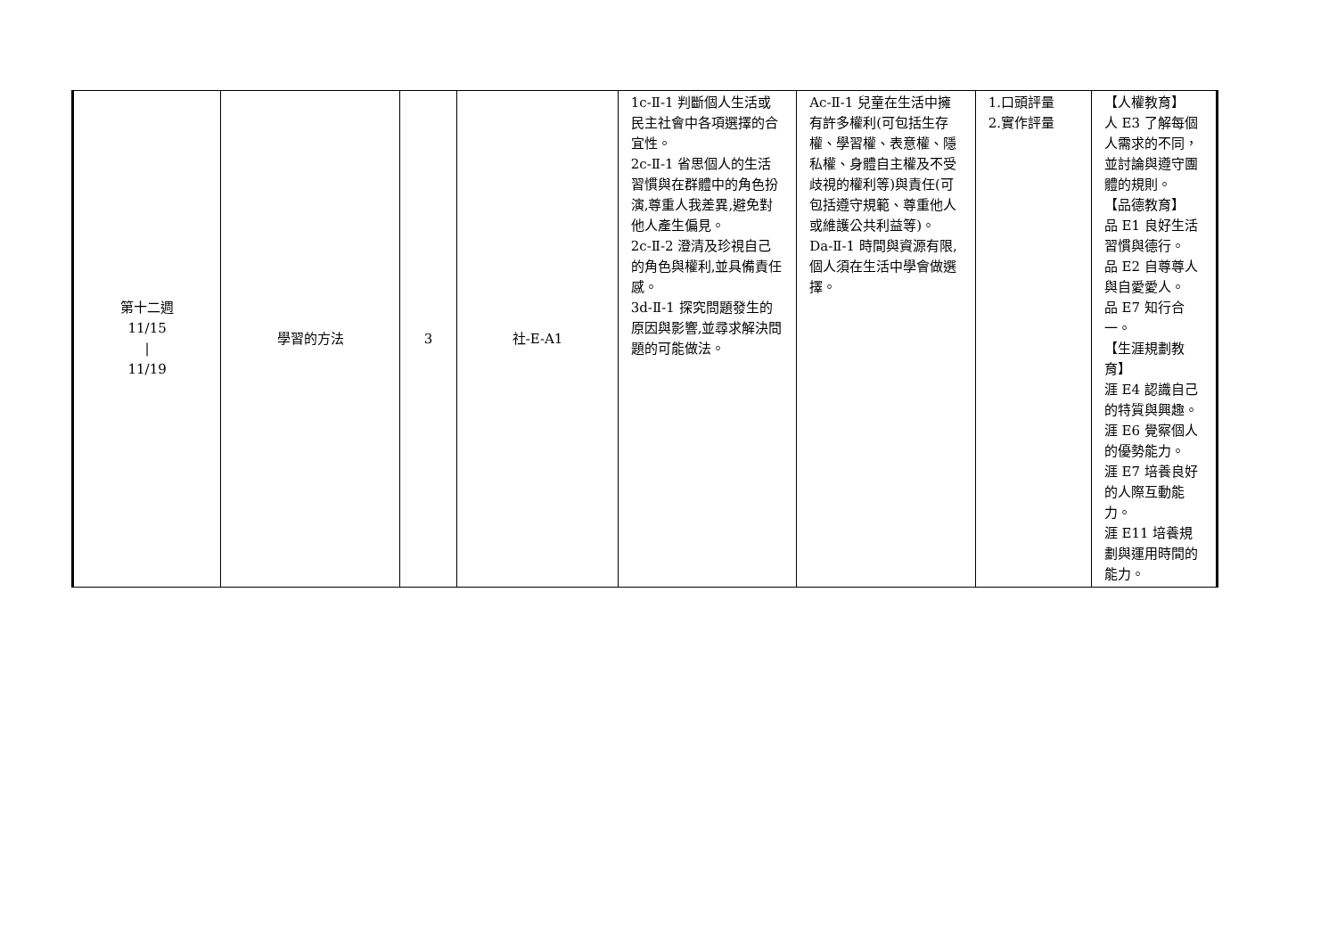| 第十二週 11/15 / 11/19 | 學習的方法 | 3 | 社-E-A1 | 1c-Ⅱ-1 判斷個人生活或民主社會中各項選擇的合宜性。 2c-Ⅱ-1 省思個人的生活習慣與在群體中的角色扮演,尊重人我差異,避免對他人產生偏見。 2c-Ⅱ-2 澄清及珍視自己的角色與權利,並具備責任感。 3d-Ⅱ-1 探究問題發生的原因與影響,並尋求解決問題的可能做法。 | Ac-Ⅱ-1 兒童在生活中擁有許多權利(可包括生存權、學習權、表意權、隱私權、身體自主權及不受歧視的權利等)與責任(可包括遵守規範、尊重他人或維護公共利益等)。 Da-Ⅱ-1 時間與資源有限,個人須在生活中學會做選擇。 | 1.口頭評量 2.實作評量 | 【人權教育】 人 E3 了解每個人需求的不同，並討論與遵守團體的規則。 【品德教育】 品 E1 良好生活習慣與德行。 品 E2 自尊尊人與自愛愛人。 品 E7 知行合一。 【生涯規劃教育】 涯 E4 認識自己的特質與興趣。 涯 E6 覺察個人的優勢能力。 涯 E7 培養良好的人際互動能力。 涯 E11 培養規劃與運用時間的能力。 |